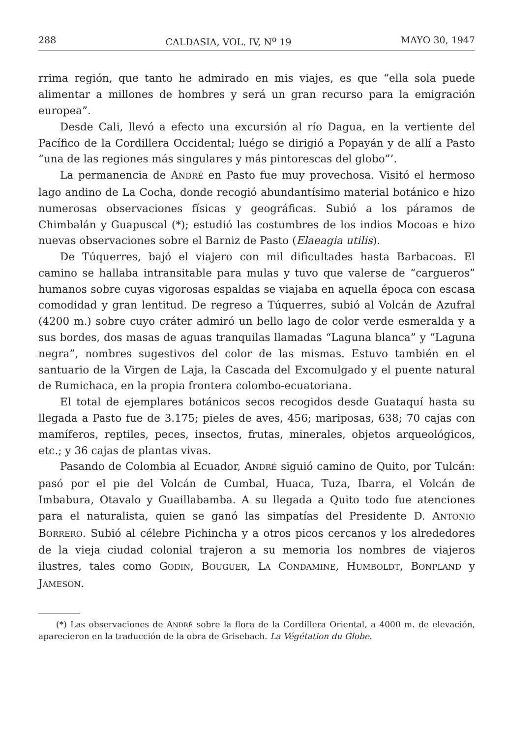288 CALDASIA, VOL. IV, N<sup>o</sup> 19 MAYO 30, 1947
rrima región, que tanto he admirado en mis viajes, es que “ella sola puede alimentar a millones de hombres y será un gran recurso para la emigración europea”.
Desde Cali, llevó a efecto una excursión al río Dagua, en la vertiente del Pacífico de la Cordillera Occidental; luégo se dirigió a Popayán y de allí a Pasto “una de las regiones más singulares y más pintorescas del globo”’.
La permanencia de ANDRÉ en Pasto fue muy provechosa. Visitó el hermoso lago andino de La Cocha, donde recogió abundantísimo material botánico e hizo numerosas observaciones físicas y geográficas. Subió a los páramos de Chimbalán y Guapuscal (*); estudió las costumbres de los indios Mocoas e hizo nuevas observaciones sobre el Barniz de Pasto (Elaeagia utilis).
De Túquerres, bajó el viajero con mil dificultades hasta Barbacoas. El camino se hallaba intransitable para mulas y tuvo que valerse de “cargueros” humanos sobre cuyas vigorosas espaldas se viajaba en aquella época con escasa comodidad y gran lentitud. De regreso a Túquerres, subió al Volcán de Azufral (4200 m.) sobre cuyo cráter admiró un bello lago de color verde esmeralda y a sus bordes, dos masas de aguas tranquilas llamadas “Laguna blanca” y “Laguna negra”, nombres sugestivos del color de las mismas. Estuvo también en el santuario de la Virgen de Laja, la Cascada del Excomulgado y el puente natural de Rumichaca, en la propia frontera colombo-ecuatoriana.
El total de ejemplares botánicos secos recogidos desde Guataquí hasta su llegada a Pasto fue de 3.175; pieles de aves, 456; mariposas, 638; 70 cajas con mamíferos, reptiles, peces, insectos, frutas, minerales, objetos arqueológicos, etc.; y 36 cajas de plantas vivas.
Pasando de Colombia al Ecuador, ANDRÉ siguió camino de Quito, por Tulcán: pasó por el pie del Volcán de Cumbal, Huaca, Tuza, Ibarra, el Volcán de Imbabura, Otavalo y Guaillabamba. A su llegada a Quito todo fue atenciones para el naturalista, quien se ganó las simpatías del Presidente D. ANTONIO BORRERO. Subió al célebre Pichincha y a otros picos cercanos y los alrededores de la vieja ciudad colonial trajeron a su memoria los nombres de viajeros ilustres, tales como GODIN, BOUGUER, LA CONDAMINE, HUMBOLDT, BONPLAND y JAMESON.
(*) Las observaciones de ANDRÉ sobre la flora de la Cordillera Oriental, a 4000 m. de elevación, aparecieron en la traducción de la obra de Grisebach. La Végétation du Globe.